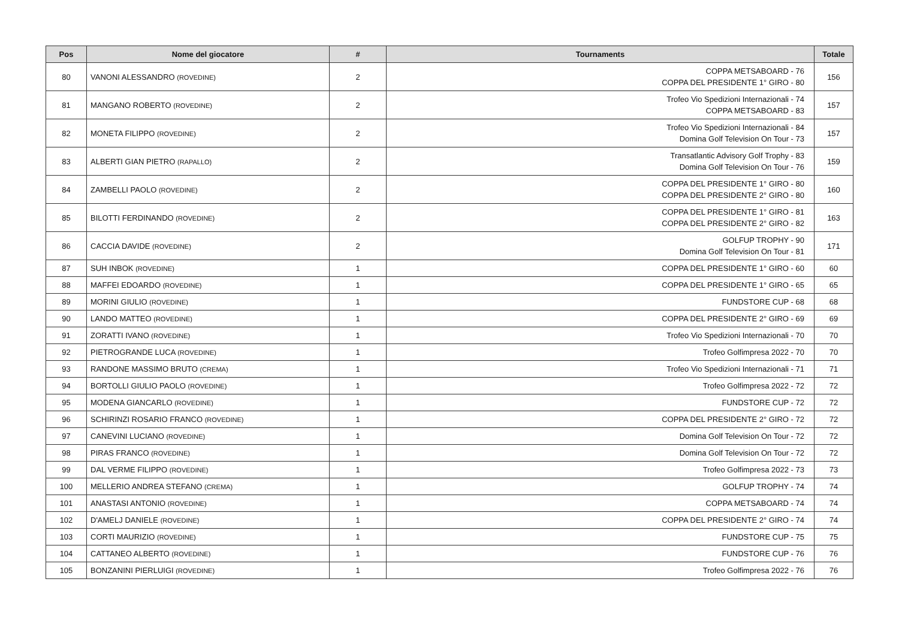| Pos | Nome del giocatore | # | Tournaments | Totale |
| --- | --- | --- | --- | --- |
| 80 | VANONI ALESSANDRO (ROVEDINE) | 2 | COPPA METSABOARD - 76 COPPA DEL PRESIDENTE 1° GIRO - 80 | 156 |
| 81 | MANGANO ROBERTO (ROVEDINE) | 2 | Trofeo Vio Spedizioni Internazionali - 74 COPPA METSABOARD - 83 | 157 |
| 82 | MONETA FILIPPO (ROVEDINE) | 2 | Trofeo Vio Spedizioni Internazionali - 84 Domina Golf Television On Tour - 73 | 157 |
| 83 | ALBERTI GIAN PIETRO (RAPALLO) | 2 | Transatlantic Advisory Golf Trophy - 83 Domina Golf Television On Tour - 76 | 159 |
| 84 | ZAMBELLI PAOLO (ROVEDINE) | 2 | COPPA DEL PRESIDENTE 1° GIRO - 80 COPPA DEL PRESIDENTE 2° GIRO - 80 | 160 |
| 85 | BILOTTI FERDINANDO (ROVEDINE) | 2 | COPPA DEL PRESIDENTE 1° GIRO - 81 COPPA DEL PRESIDENTE 2° GIRO - 82 | 163 |
| 86 | CACCIA DAVIDE (ROVEDINE) | 2 | GOLFUP TROPHY - 90 Domina Golf Television On Tour - 81 | 171 |
| 87 | SUH INBOK (ROVEDINE) | 1 | COPPA DEL PRESIDENTE 1° GIRO - 60 | 60 |
| 88 | MAFFEI EDOARDO (ROVEDINE) | 1 | COPPA DEL PRESIDENTE 1° GIRO - 65 | 65 |
| 89 | MORINI GIULIO (ROVEDINE) | 1 | FUNDSTORE CUP - 68 | 68 |
| 90 | LANDO MATTEO (ROVEDINE) | 1 | COPPA DEL PRESIDENTE 2° GIRO - 69 | 69 |
| 91 | ZORATTI IVANO (ROVEDINE) | 1 | Trofeo Vio Spedizioni Internazionali - 70 | 70 |
| 92 | PIETROGRANDE LUCA (ROVEDINE) | 1 | Trofeo Golfimpresa 2022 - 70 | 70 |
| 93 | RANDONE MASSIMO BRUTO (CREMA) | 1 | Trofeo Vio Spedizioni Internazionali - 71 | 71 |
| 94 | BORTOLLI GIULIO PAOLO (ROVEDINE) | 1 | Trofeo Golfimpresa 2022 - 72 | 72 |
| 95 | MODENA GIANCARLO (ROVEDINE) | 1 | FUNDSTORE CUP - 72 | 72 |
| 96 | SCHIRINZI ROSARIO FRANCO (ROVEDINE) | 1 | COPPA DEL PRESIDENTE 2° GIRO - 72 | 72 |
| 97 | CANEVINI LUCIANO (ROVEDINE) | 1 | Domina Golf Television On Tour - 72 | 72 |
| 98 | PIRAS FRANCO (ROVEDINE) | 1 | Domina Golf Television On Tour - 72 | 72 |
| 99 | DAL VERME FILIPPO (ROVEDINE) | 1 | Trofeo Golfimpresa 2022 - 73 | 73 |
| 100 | MELLERIO ANDREA STEFANO (CREMA) | 1 | GOLFUP TROPHY - 74 | 74 |
| 101 | ANASTASI ANTONIO (ROVEDINE) | 1 | COPPA METSABOARD - 74 | 74 |
| 102 | D'AMELJ DANIELE (ROVEDINE) | 1 | COPPA DEL PRESIDENTE 2° GIRO - 74 | 74 |
| 103 | CORTI MAURIZIO (ROVEDINE) | 1 | FUNDSTORE CUP - 75 | 75 |
| 104 | CATTANEO ALBERTO (ROVEDINE) | 1 | FUNDSTORE CUP - 76 | 76 |
| 105 | BONZANINI PIERLUIGI (ROVEDINE) | 1 | Trofeo Golfimpresa 2022 - 76 | 76 |